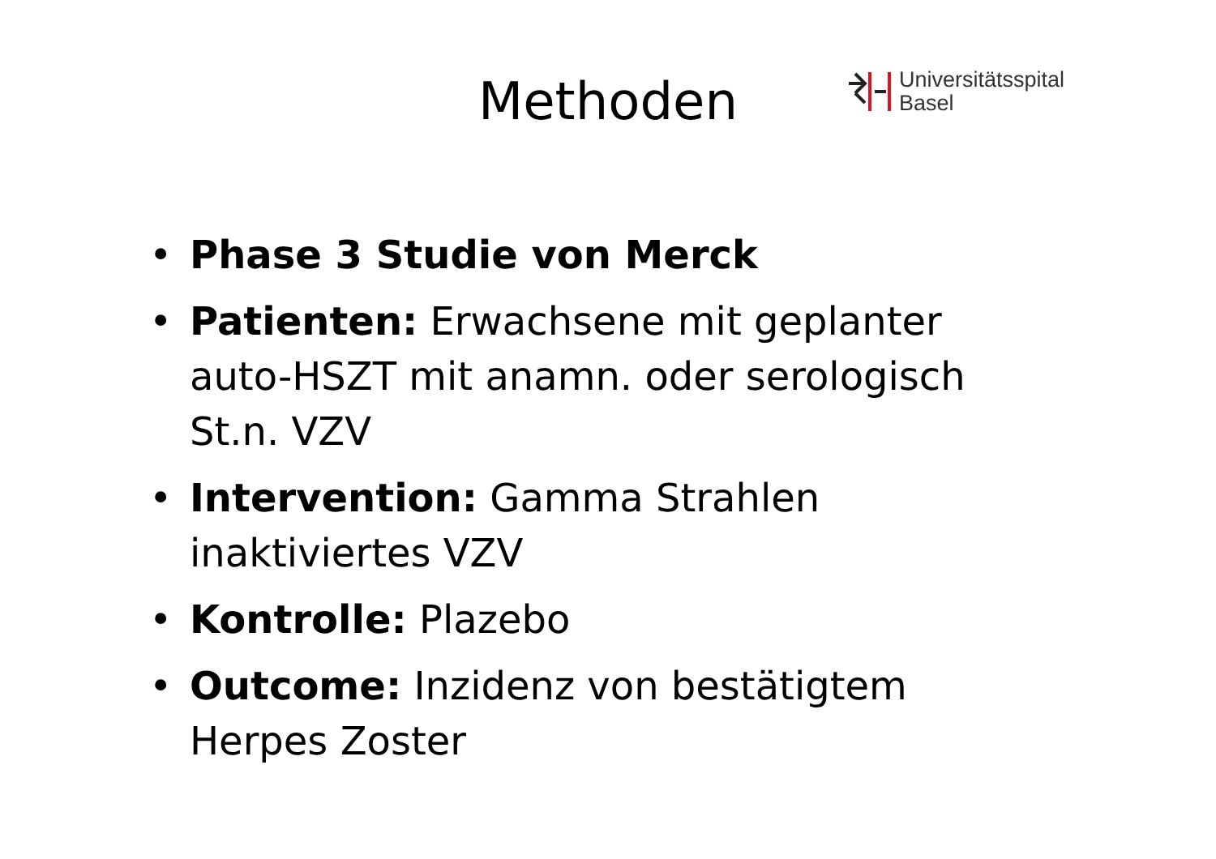Methoden
Universitätsspital
Basel
• Phase 3 Studie von Merck
• Patienten: Erwachsene mit geplanter auto-HSZT mit anamn. oder serologisch St.n. VZV
• Intervention: Gamma Strahlen inaktiviertes VZV
• Kontrolle: Plazebo
• Outcome: Inzidenz von bestätigtem Herpes Zoster